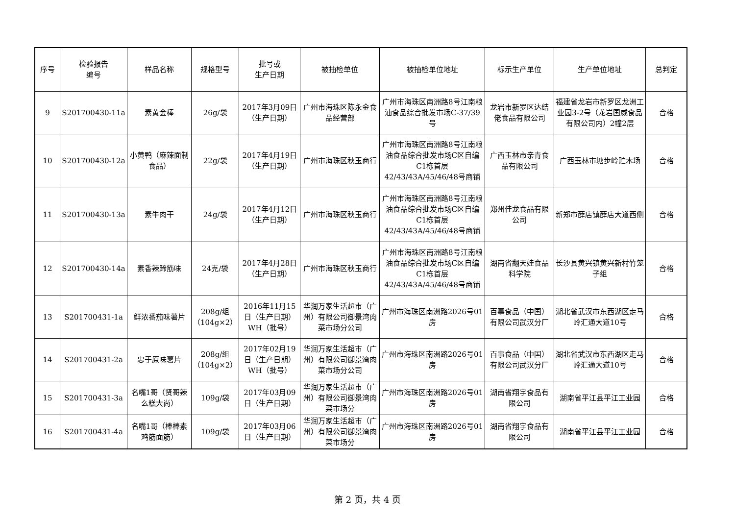| 序号 | 检验报告 编号 | 样品名称 | 规格型号 | 批号或 生产日期 | 被抽检单位 | 被抽检单位地址 | 标示生产单位 | 生产单位地址 | 总判定 |
| --- | --- | --- | --- | --- | --- | --- | --- | --- | --- |
| 9 | S201700430-11a | 素黄金棒 | 26g/袋 | 2017年3月09日（生产日期） | 广州市海珠区陈永金食品经营部 | 广州市海珠区南洲路8号江南粮油食品综合批发市场C-37/39号 | 龙岩市新罗区达结佬食品有限公司 | 福建省龙岩市新罗区龙洲工业园3-2号（龙岩国威食品有限公司内）2幢2层 | 合格 |
| 10 | S201700430-12a | 小黄鸭（麻辣面制食品） | 22g/袋 | 2017年4月19日（生产日期） | 广州市海珠区秋玉商行 | 广州市海珠区南洲路8号江南粮油食品综合批发市场C区自编C1栋首层42/43/43A/45/46/48号商铺 | 广西玉林市亲青食品有限公司 | 广西玉林市塘步岭贮木场 | 合格 |
| 11 | S201700430-13a | 素牛肉干 | 24g/袋 | 2017年4月12日（生产日期） | 广州市海珠区秋玉商行 | 广州市海珠区南洲路8号江南粮油食品综合批发市场C区自编C1栋首层42/43/43A/45/46/48号商铺 | 郑州佳龙食品有限公司 | 新郑市薛店镇薛店大道西侧 | 合格 |
| 12 | S201700430-14a | 素香辣蹄筋味 | 24克/袋 | 2017年4月28日（生产日期） | 广州市海珠区秋玉商行 | 广州市海珠区南洲路8号江南粮油食品综合批发市场C区自编C1栋首层42/43/43A/45/46/48号商铺 | 湖南省翻天娃食品科学院 | 长沙县黄兴镇黄兴新村竹笼子组 | 合格 |
| 13 | S201700431-1a | 鲜浓番茄味薯片 | 208g/组（104g×2） | 2016年11月15日（生产日期）WH（批号） | 华润万家生活超市（广州）有限公司御景湾肉菜市场分公司 | 广州市海珠区南洲路2026号01房 | 百事食品（中国）有限公司武汉分厂 | 湖北省武汉市东西湖区走马岭汇通大道10号 | 合格 |
| 14 | S201700431-2a | 忠于原味薯片 | 208g/组（104g×2） | 2017年02月19日（生产日期）WH（批号） | 华润万家生活超市（广州）有限公司御景湾肉菜市场分公司 | 广州市海珠区南洲路2026号01房 | 百事食品（中国）有限公司武汉分厂 | 湖北省武汉市东西湖区走马岭汇通大道10号 | 合格 |
| 15 | S201700431-3a | 名嘴1哥（贤哥辣么糕大尚） | 109g/袋 | 2017年03月09日（生产日期） | 华润万家生活超市（广州）有限公司御景湾肉菜市场分 | 广州市海珠区南洲路2026号01房 | 湖南省翔宇食品有限公司 | 湖南省平江县平江工业园 | 合格 |
| 16 | S201700431-4a | 名嘴1哥（棒棒素鸡筋面筋） | 109g/袋 | 2017年03月06日（生产日期） | 华润万家生活超市（广州）有限公司御景湾肉菜市场分 | 广州市海珠区南洲路2026号01房 | 湖南省翔宇食品有限公司 | 湖南省平江县平江工业园 | 合格 |
第 2 页，共 4 页